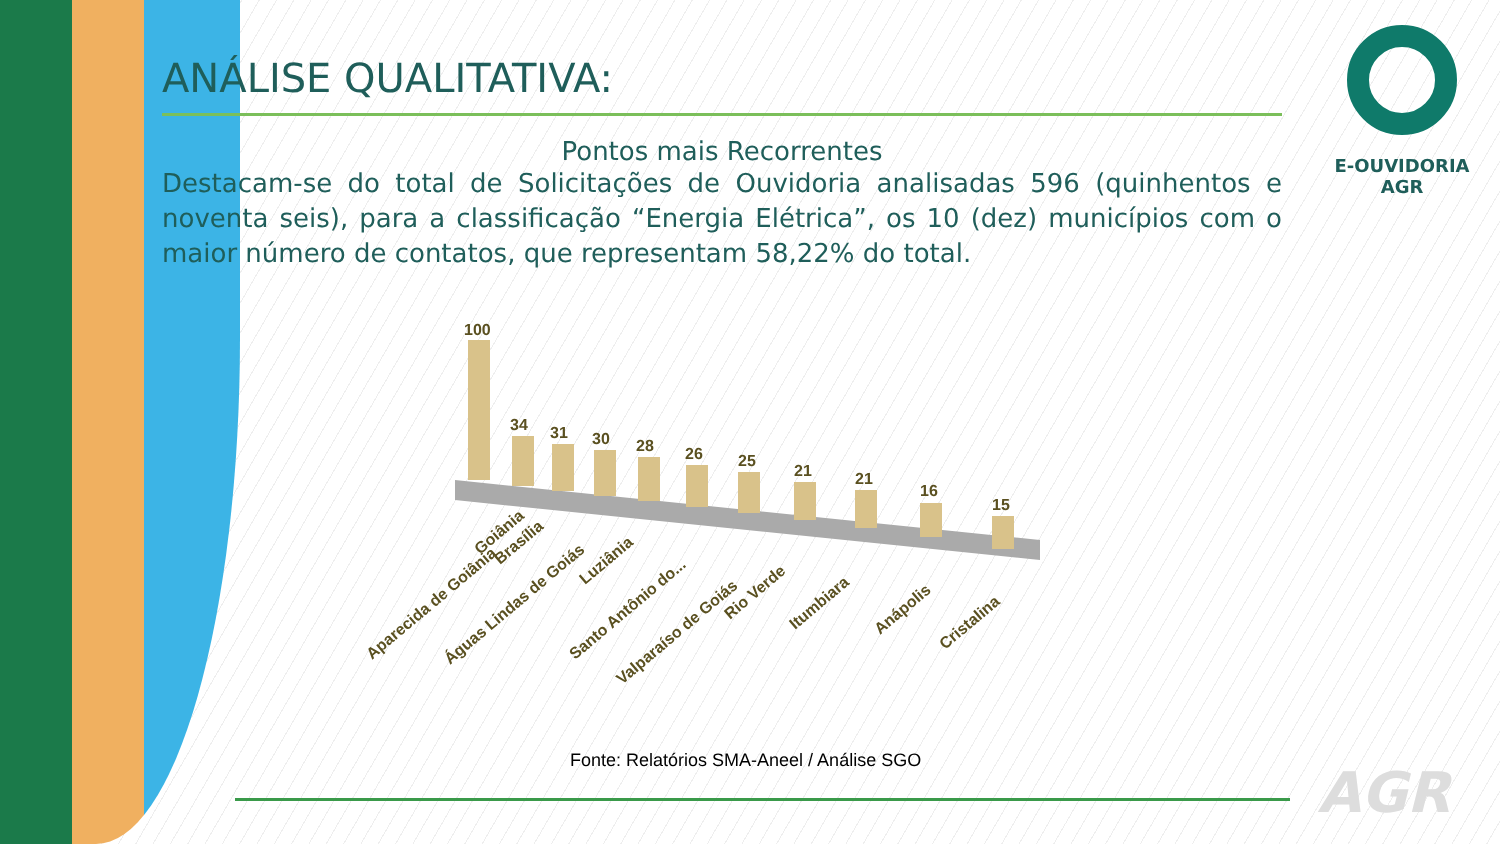ANÁLISE QUALITATIVA:
Pontos mais Recorrentes
Destacam-se do total de Solicitações de Ouvidoria analisadas 596 (quinhentos e noventa seis), para a classificação “Energia Elétrica”, os 10 (dez) municípios com o maior número de contatos, que representam 58,22% do total.
E-OUVIDORIA
AGR
100
34
31
30
28
26
25
21
21
16
15
Goiânia
Aparecida de Goiânia
Brasília
Águas Lindas de Goiás
Luziânia
Santo Antônio do...
Valparaíso de Goiás
Rio Verde
Itumbiara
Anápolis
Cristalina
Fonte: Relatórios SMA-Aneel / Análise SGO
AGR